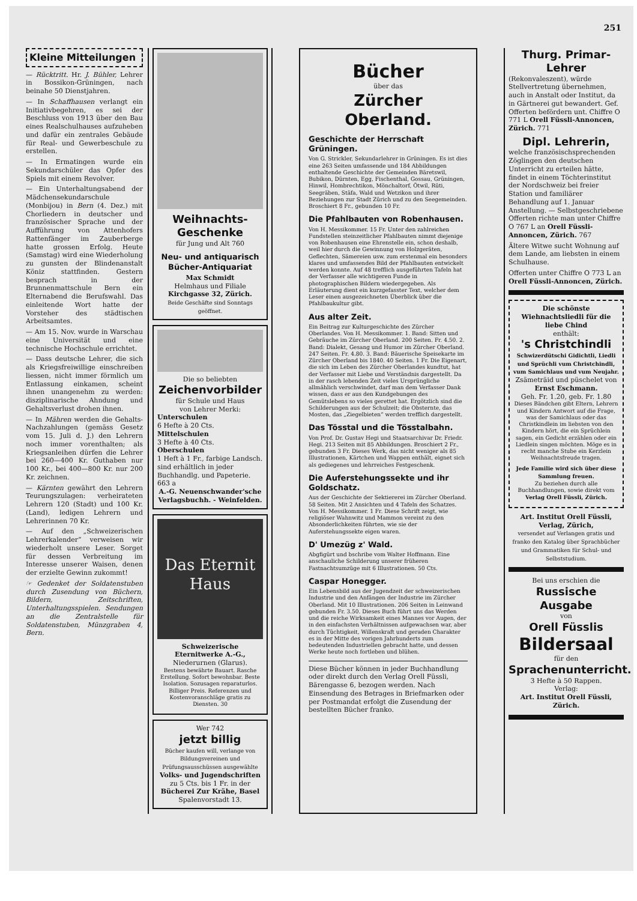251
Kleine Mitteilungen
— Rücktritt. Hr. J. Bühler, Lehrer in Bossikon-Grüningen, nach beinahe 50 Dienstjahren.
— In Schaffhausen verlangt ein Initiativbegehren, es sei der Beschluss von 1913 über den Bau eines Realschulhauses aufzuheben und dafür ein zentrales Gebäude für Real- und Gewerbeschule zu erstellen.
— In Ermatingen wurde ein Sekundarschüler das Opfer des Spiels mit einem Revolver.
— Ein Unterhaltungsabend der Mädchensekundarschule (Monbijou) in Bern (4. Dez.) mit Chorliedern in deutscher und französischer Sprache und der Aufführung von Attenhofers Rattenfänger im Zauberberge hatte grossen Erfolg. Heute (Samstag) wird eine Wiederholung zu gunsten der Blindenanstalt Köniz stattfinden. Gestern besprach in der Brunnenmattschule Bern ein Elternabend die Berufswahl. Das einleitende Wort hatte der Vorsteher des städtischen Arbeitsamtes.
— Am 15. Nov. wurde in Warschau eine Universität und eine technische Hochschule errichtet.
— Dass deutsche Lehrer, die sich als Kriegsfreiwillige einschreiben liessen, nicht immer förmlich um Entlassung einkamen, scheint ihnen unangenehm zu werden: disziplinarische Ahndung und Gehaltsverlust drohen ihnen.
— In Mähren werden die Gehalts-Nachzahlungen (gemäss Gesetz vom 15. Juli d. J.) den Lehrern noch immer vorenthalten; als Kriegsanleihen dürfen die Lehrer bei 260—400 Kr. Guthaben nur 100 Kr., bei 400—800 Kr. nur 200 Kr. zeichnen.
— Kärnten gewährt den Lehrern Teurungszulagen: verheirateten Lehrern 120 (Stadt) und 100 Kr. (Land), ledigen Lehrern und Lehrerinnen 70 Kr.
— Auf den „Schweizerischen Lehrerkalender“ verweisen wir wiederholt unsere Leser. Sorget für dessen Verbreitung im Interesse unserer Waisen, denen der erzielte Gewinn zukommt!
☞ Gedenket der Soldatenstuben durch Zusendung von Büchern, Bildern, Zeitschriften, Unterhaltungsspielen. Sendungen an die Zentralstelle für Soldatenstuben, Münzgraben 4, Bern.
Weihnachts-Geschenke
für Jung und Alt 760
Neu- und antiquarisch Bücher-Antiquariat
Max Schmidt
Helmhaus und Filiale
Kirchgasse 32, Zürich.
Beide Geschäfte sind Sonntags geöffnet.
Die so beliebten
Zeichenvorbilder
für Schule und Haus
von Lehrer Merki:
Unterschulen
6 Hefte à 20 Cts.
Mittelschulen
3 Hefte à 40 Cts.
Oberschulen
1 Heft à 1 Fr., farbige Landsch. sind erhältlich in jeder Buchhandlg. und Papeterie. 663 a
A.-G. Neuenschwander'sche Verlagsbuchh. - Weinfelden.
Das Eternit Haus
Schweizerische Eternitwerke A.-G.,
Niederurnen (Glarus).
Bestens bewährte Bauart. Rasche Erstellung. Sofort bewohnbar. Beste Isolation. Sozusagen reparaturlos. Billiger Preis. Referenzen und Kostenvoranschläge gratis zu Diensten. 30
Wer 742
jetzt billig
Bücher kaufen will, verlange von Bildungsvereinen und Prüfungsausschüssen ausgewählte
Volks- und Jugendschriften
zu 5 Cts. bis 1 Fr. in der
Bücherei Zur Krähe, Basel
Spalenvorstadt 13.
Bücher
über das
Zürcher Oberland.
Geschichte der Herrschaft Grüningen.
Von G. Strickler, Sekundarlehrer in Grüningen. Es ist dies eine 263 Seiten umfassende und 184 Abbildungen enthaltende Geschichte der Gemeinden Bäretswil, Bubikon, Dürnten, Egg, Fischenthal, Gossau, Grüningen, Hinwil, Hombrechtikon, Mönchaltorf, Ötwil, Rüti, Seegräben, Stäfa, Wald und Wetzikon und ihrer Beziehungen zur Stadt Zürich und zu den Seegemeinden. Broschiert 8 Fr., gebunden 10 Fr.
Die Pfahlbauten von Robenhausen.
Von H. Messikommer. 15 Fr. Unter den zahlreichen Fundstellen steinzeitlicher Pfahlbauten nimmt diejenige von Robenhausen eine Ehrenstelle ein, schon deshalb, weil hier durch die Gewinnung von Holzgeräten, Geflechten, Sämereien usw. zum erstenmal ein besonders klares und umfassendes Bild der Pfahlbauten entwickelt werden konnte. Auf 48 trefflich ausgeführten Tafeln hat der Verfasser alle wichtigeren Funde in photographischen Bildern wiedergegeben. Als Erläuterung dient ein kurzgefasster Text, welcher dem Leser einen ausgezeichneten Überblick über die Pfahlbaukultur gibt.
Aus alter Zeit.
Ein Beitrag zur Kulturgeschichte des Zürcher Oberlandes. Von H. Messikommer. 1. Band: Sitten und Gebräuche im Zürcher Oberland. 200 Seiten. Fr. 4.50. 2. Band: Dialekt, Gesang und Humor im Zürcher Oberland. 247 Seiten. Fr. 4.80. 3. Band: Bäuerische Speisekarte im Zürcher Oberland bis 1840. 40 Seiten. 1 Fr. Die Eigenart, die sich im Leben des Zürcher Oberlandes kundtut, hat der Verfasser mit Liebe und Verständnis dargestellt. Da in der rasch lebenden Zeit vieles Ursprüngliche allmählich verschwindet, darf man dem Verfasser Dank wissen, dass er aus den Kundgebungen des Gemütslebens so vieles gerettet hat. Ergötzlich sind die Schilderungen aus der Schulzeit; die Obsternte, das Mosten, das „Ziegelbieten“ werden trefflich dargestellt.
Das Tösstal und die Tösstalbahn.
Von Prof. Dr. Gustav Hegi und Staatsarchivar Dr. Friedr. Hegi. 213 Seiten mit 85 Abbildungen. Broschiert 2 Fr., gebunden 3 Fr. Dieses Werk, das nicht weniger als 85 Illustrationen, Kärtchen und Wappen enthält, eignet sich als gediegenes und lehrreiches Festgeschenk.
Die Auferstehungssekte und ihr Goldschatz.
Aus der Geschichte der Sektiererei im Zürcher Oberland. 58 Seiten. Mit 2 Ansichten und 4 Tafeln des Schatzes. Von H. Messikommer. 1 Fr. Diese Schrift zeigt, wie religiöser Wahnwitz und Mammon vereint zu den Absonderlichkeiten führten, wie sie der Auferstehungssekte eigen waren.
D' Umezüg z' Wald.
Abgfigürt und bschribe vom Walter Hoffmann. Eine anschauliche Schilderung unserer früheren Fastnachtsumzüge mit 6 Illustrationen. 50 Cts.
Caspar Honegger.
Ein Lebensbild aus der Jugendzeit der schweizerischen Industrie und den Anfängen der Industrie im Zürcher Oberland. Mit 10 Illustrationen. 206 Seiten in Leinwand gebunden Fr. 3.50. Dieses Buch führt uns das Werden und die reiche Wirksamkeit eines Mannes vor Augen, der in den einfachsten Verhältnissen aufgewachsen war, aber durch Tüchtigkeit, Willenskraft und geraden Charakter es in der Mitte des vorigen Jahrhunderts zum bedeutenden Industriellen gebracht hatte, und dessen Werke heute noch fortleben und blühen.
Diese Bücher können in jeder Buchhandlung oder direkt durch den Verlag Orell Füssli, Bärengasse 6, bezogen werden. Nach Einsendung des Betrages in Briefmarken oder per Postmandat erfolgt die Zusendung der bestellten Bücher franko.
Thurg. Primar-Lehrer
(Rekonvaleszent), würde Stellvertretung übernehmen, auch in Anstalt oder Institut, da in Gärtnerei gut bewandert. Gef. Offerten befördern unt. Chiffre O 771 L Orell Füssli-Annoncen, Zürich. 771
Dipl. Lehrerin,
welche französischsprechenden Zöglingen den deutschen Unterricht zu erteilen hätte, findet in einem Töchterinstitut der Nordschweiz bei freier Station und familiärer Behandlung auf 1. Januar Anstellung. — Selbstgeschriebene Offerten richte man unter Chiffre O 767 L an Orell Füssli-Annoncen, Zürich. 767
Ältere Witwe sucht Wohnung auf dem Lande, am liebsten in einem Schulhause.
Offerten unter Chiffre O 773 L an Orell Füssli-Annoncen, Zürich.
Die schönste Wiehnachtsliedli für die liebe Chind
enthält:
's Christchindli
Schwizerdütschi Gidichtli, Liedli und Sprüchli vum Christchindli, vum Samichlaus und vum Neujahr.
Zsämeträid und püschelet von
Ernst Eschmann.
Geh. Fr. 1.20, geb. Fr. 1.80
Dieses Bändchen gibt Eltern, Lehrern und Kindern Antwort auf die Frage, was der Samichlaus oder das Christkindlein im liebsten von den Kindern hört, die ein Sprüchlein sagen, ein Gedicht erzählen oder ein Liedlein singen möchten. Möge es in recht manche Stube ein Kerzlein Weihnachtsfreude tragen.
Jede Familie wird sich über diese Sammlung freuen.
Zu beziehen durch alle Buchhandlungen, sowie direkt vom Verlag Orell Füssli, Zürich.
Art. Institut Orell Füssli, Verlag, Zürich,
versendet auf Verlangen gratis und franko den Katalog über Sprachbücher und Grammatiken für Schul- und Selbststudium.
Bei uns erschien die
Russische Ausgabe
von
Orell Füsslis
Bildersaal
für den
Sprachenunterricht.
3 Hefte à 50 Rappen.
Verlag:
Art. Institut Orell Füssli, Zürich.